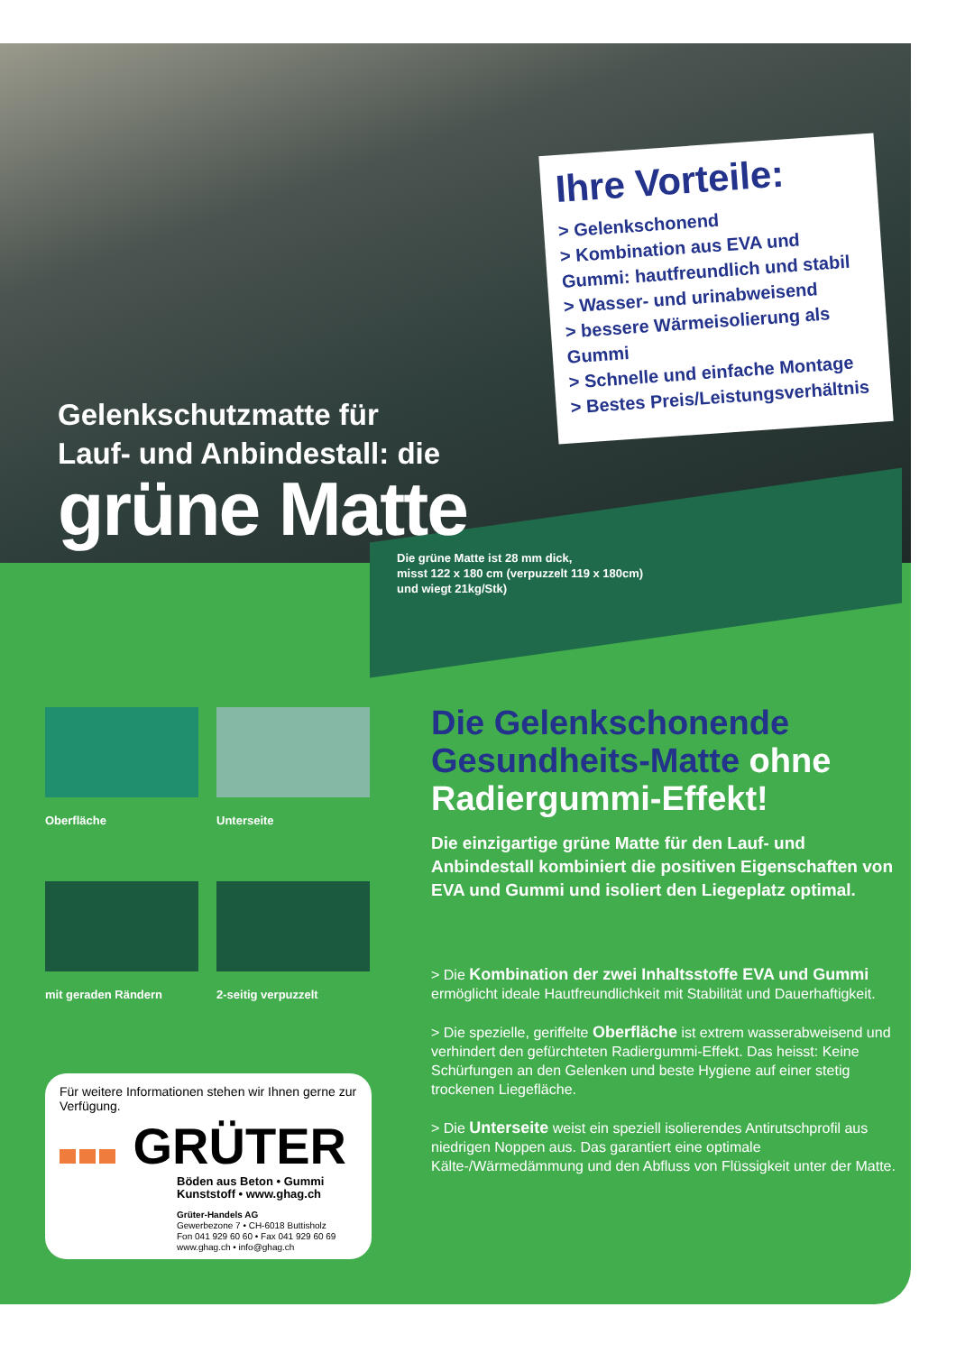Gelenkschutzmatte für
Lauf- und Anbindestall: die
grüne Matte
Ihre Vorteile:
> Gelenkschonend
> Kombination aus EVA und Gummi: hautfreundlich und stabil
> Wasser- und urinabweisend
> bessere Wärmeisolierung als Gummi
> Schnelle und einfache Montage
> Bestes Preis/Leistungsverhältnis
Die grüne Matte ist 28 mm dick,
misst 122 x 180 cm (verpuzzelt 119 x 180cm)
und wiegt 21kg/Stk)
Oberfläche Unterseite mit geraden Rändern 2-seitig verpuzzelt
Die Gelenkschonende Gesundheits-Matte ohne Radiergummi-Effekt!
Die einzigartige grüne Matte für den Lauf- und Anbindestall kombiniert die positiven Eigenschaften von EVA und Gummi und isoliert den Liegeplatz optimal.
> Die Kombination der zwei Inhaltsstoffe EVA und Gummi ermöglicht ideale Hautfreundlichkeit mit Stabilität und Dauerhaftigkeit.
> Die spezielle, geriffelte Oberfläche ist extrem wasserabweisend und verhindert den gefürchteten Radiergummi-Effekt. Das heisst: Keine Schürfungen an den Gelenken und beste Hygiene auf einer stetig trockenen Liegefläche.
> Die Unterseite weist ein speziell isolierendes Antirutschprofil aus niedrigen Noppen aus. Das garantiert eine optimale Kälte-/Wärmedämmung und den Abfluss von Flüssigkeit unter der Matte.
Für weitere Informationen stehen wir Ihnen gerne zur Verfügung.
GRÜTER
Böden aus Beton • Gummi
Kunststoff • www.ghag.ch
Grüter-Handels AG
Gewerbezone 7 • CH-6018 Buttisholz
Fon 041 929 60 60 • Fax 041 929 60 69
www.ghag.ch • info@ghag.ch